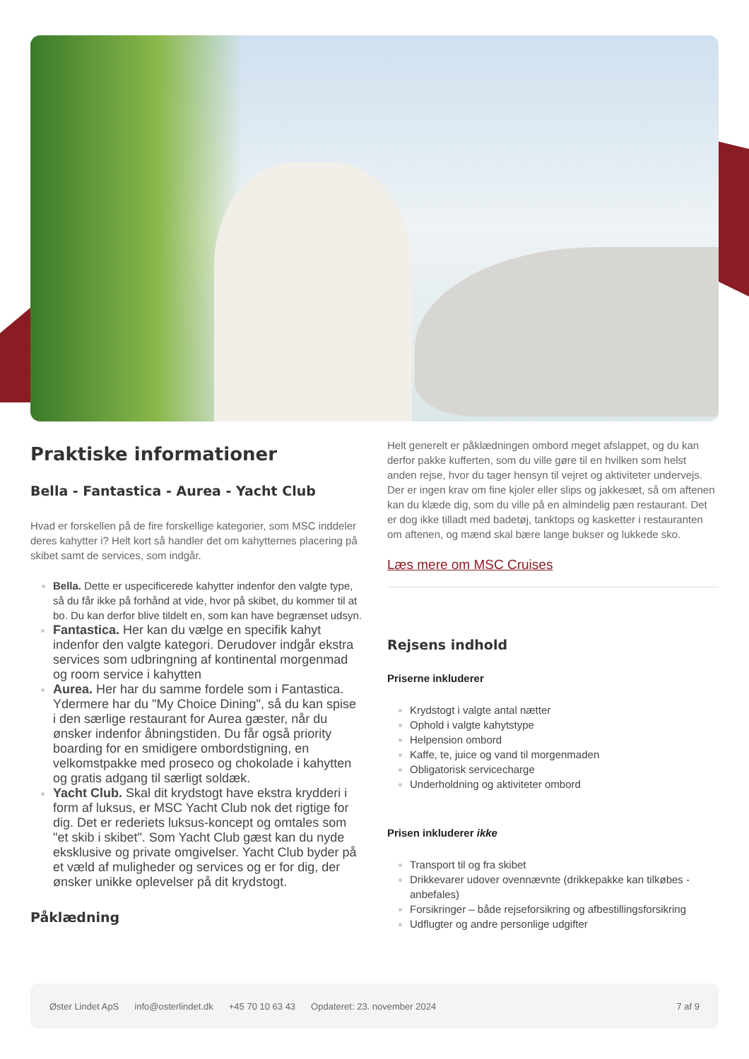Praktiske informationer
Bella - Fantastica - Aurea - Yacht Club
Hvad er forskellen på de fire forskellige kategorier, som MSC inddeler deres kahytter i? Helt kort så handler det om kahytternes placering på skibet samt de services, som indgår.
Bella. Dette er uspecificerede kahytter indenfor den valgte type, så du får ikke på forhånd at vide, hvor på skibet, du kommer til at bo. Du kan derfor blive tildelt en, som kan have begrænset udsyn.
Fantastica. Her kan du vælge en specifik kahyt indenfor den valgte kategori. Derudover indgår ekstra services som udbringning af kontinental morgenmad og room service i kahytten
Aurea. Her har du samme fordele som i Fantastica. Ydermere har du "My Choice Dining", så du kan spise i den særlige restaurant for Aurea gæster, når du ønsker indenfor åbningstiden. Du får også priority boarding for en smidigere ombordstigning, en velkomstpakke med proseco og chokolade i kahytten og gratis adgang til særligt soldæk.
Yacht Club. Skal dit krydstogt have ekstra krydderi i form af luksus, er MSC Yacht Club nok det rigtige for dig. Det er rederiets luksus-koncept og omtales som "et skib i skibet". Som Yacht Club gæst kan du nyde eksklusive og private omgivelser. Yacht Club byder på et væld af muligheder og services og er for dig, der ønsker unikke oplevelser på dit krydstogt.
Påklædning
Helt generelt er påklædningen ombord meget afslappet, og du kan derfor pakke kufferten, som du ville gøre til en hvilken som helst anden rejse, hvor du tager hensyn til vejret og aktiviteter undervejs. Der er ingen krav om fine kjoler eller slips og jakkesæt, så om aftenen kan du klæde dig, som du ville på en almindelig pæn restaurant. Det er dog ikke tilladt med badetøj, tanktops og kasketter i restauranten om aftenen, og mænd skal bære lange bukser og lukkede sko.
Læs mere om MSC Cruises
Rejsens indhold
Priserne inkluderer
Krydstogt i valgte antal nætter
Ophold i valgte kahytstype
Helpension ombord
Kaffe, te, juice og vand til morgenmaden
Obligatorisk servicecharge
Underholdning og aktiviteter ombord
Prisen inkluderer ikke
Transport til og fra skibet
Drikkevarer udover ovennævnte (drikkepakke kan tilkøbes - anbefales)
Forsikringer – både rejseforsikring og afbestillingsforsikring
Udflugter og andre personlige udgifter
Øster Lindet ApS info@osterlindet.dk +45 70 10 63 43 Opdateret: 23. november 2024 7 af 9